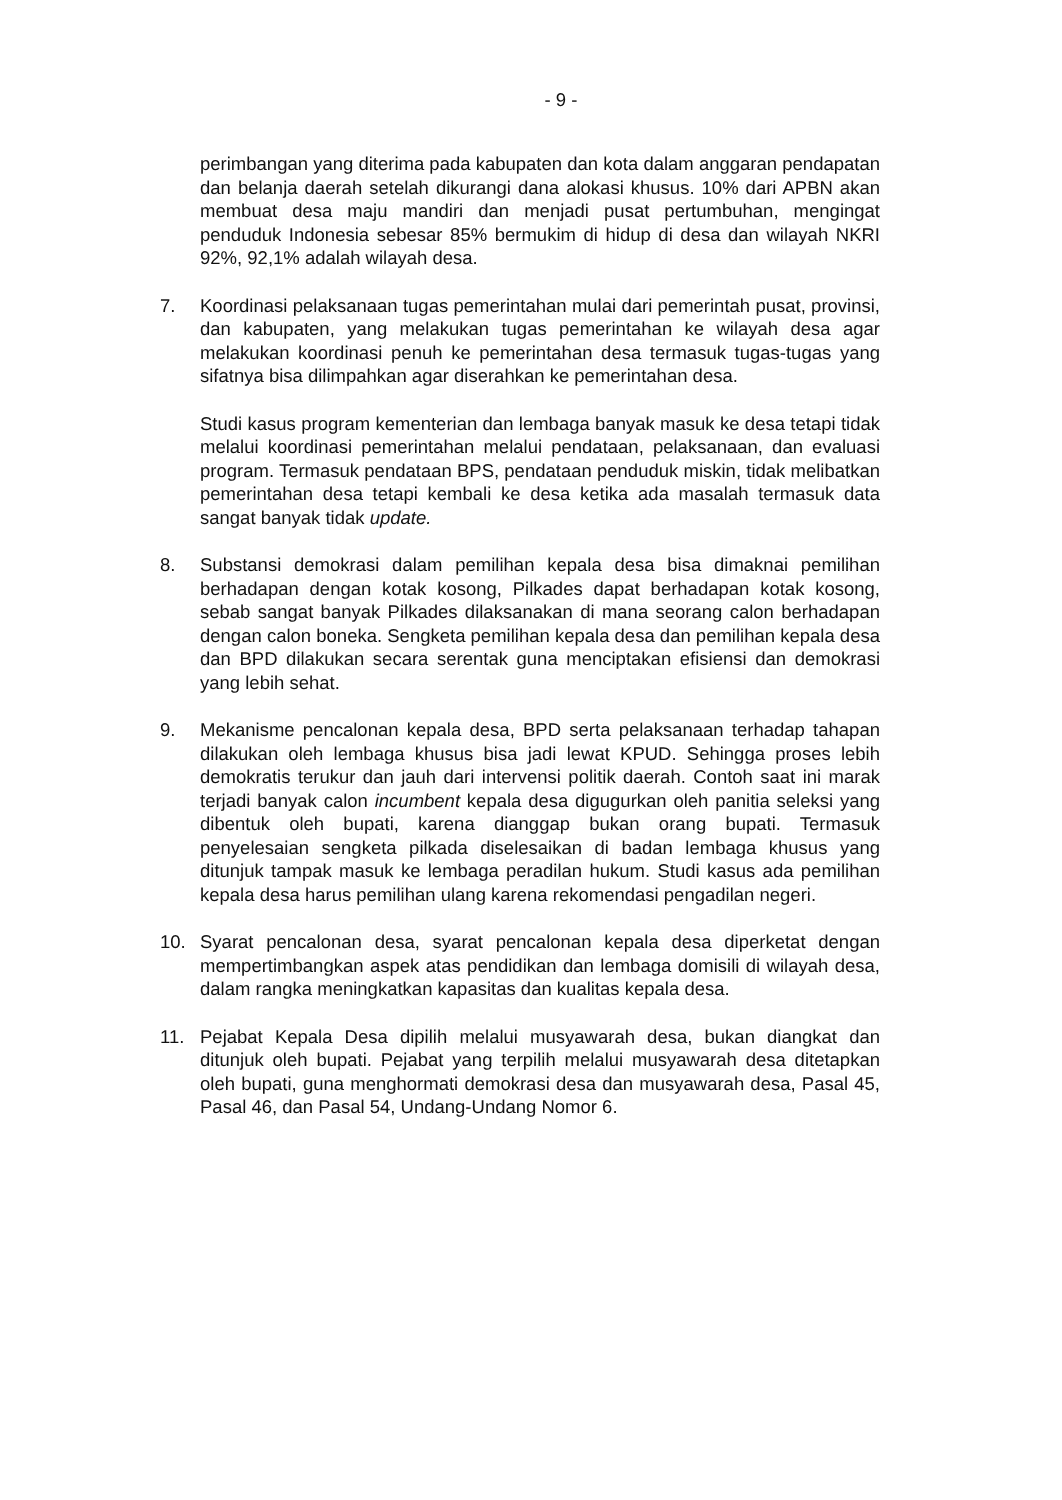- 9 -
perimbangan yang diterima pada kabupaten dan kota dalam anggaran pendapatan dan belanja daerah setelah dikurangi dana alokasi khusus. 10% dari APBN akan membuat desa maju mandiri dan menjadi pusat pertumbuhan, mengingat penduduk Indonesia sebesar 85% bermukim di hidup di desa dan wilayah NKRI 92%, 92,1% adalah wilayah desa.
7. Koordinasi pelaksanaan tugas pemerintahan mulai dari pemerintah pusat, provinsi, dan kabupaten, yang melakukan tugas pemerintahan ke wilayah desa agar melakukan koordinasi penuh ke pemerintahan desa termasuk tugas-tugas yang sifatnya bisa dilimpahkan agar diserahkan ke pemerintahan desa.
Studi kasus program kementerian dan lembaga banyak masuk ke desa tetapi tidak melalui koordinasi pemerintahan melalui pendataan, pelaksanaan, dan evaluasi program. Termasuk pendataan BPS, pendataan penduduk miskin, tidak melibatkan pemerintahan desa tetapi kembali ke desa ketika ada masalah termasuk data sangat banyak tidak update.
8. Substansi demokrasi dalam pemilihan kepala desa bisa dimaknai pemilihan berhadapan dengan kotak kosong, Pilkades dapat berhadapan kotak kosong, sebab sangat banyak Pilkades dilaksanakan di mana seorang calon berhadapan dengan calon boneka. Sengketa pemilihan kepala desa dan pemilihan kepala desa dan BPD dilakukan secara serentak guna menciptakan efisiensi dan demokrasi yang lebih sehat.
9. Mekanisme pencalonan kepala desa, BPD serta pelaksanaan terhadap tahapan dilakukan oleh lembaga khusus bisa jadi lewat KPUD. Sehingga proses lebih demokratis terukur dan jauh dari intervensi politik daerah. Contoh saat ini marak terjadi banyak calon incumbent kepala desa digugurkan oleh panitia seleksi yang dibentuk oleh bupati, karena dianggap bukan orang bupati. Termasuk penyelesaian sengketa pilkada diselesaikan di badan lembaga khusus yang ditunjuk tampak masuk ke lembaga peradilan hukum. Studi kasus ada pemilihan kepala desa harus pemilihan ulang karena rekomendasi pengadilan negeri.
10. Syarat pencalonan desa, syarat pencalonan kepala desa diperketat dengan mempertimbangkan aspek atas pendidikan dan lembaga domisili di wilayah desa, dalam rangka meningkatkan kapasitas dan kualitas kepala desa.
11. Pejabat Kepala Desa dipilih melalui musyawarah desa, bukan diangkat dan ditunjuk oleh bupati. Pejabat yang terpilih melalui musyawarah desa ditetapkan oleh bupati, guna menghormati demokrasi desa dan musyawarah desa, Pasal 45, Pasal 46, dan Pasal 54, Undang-Undang Nomor 6.